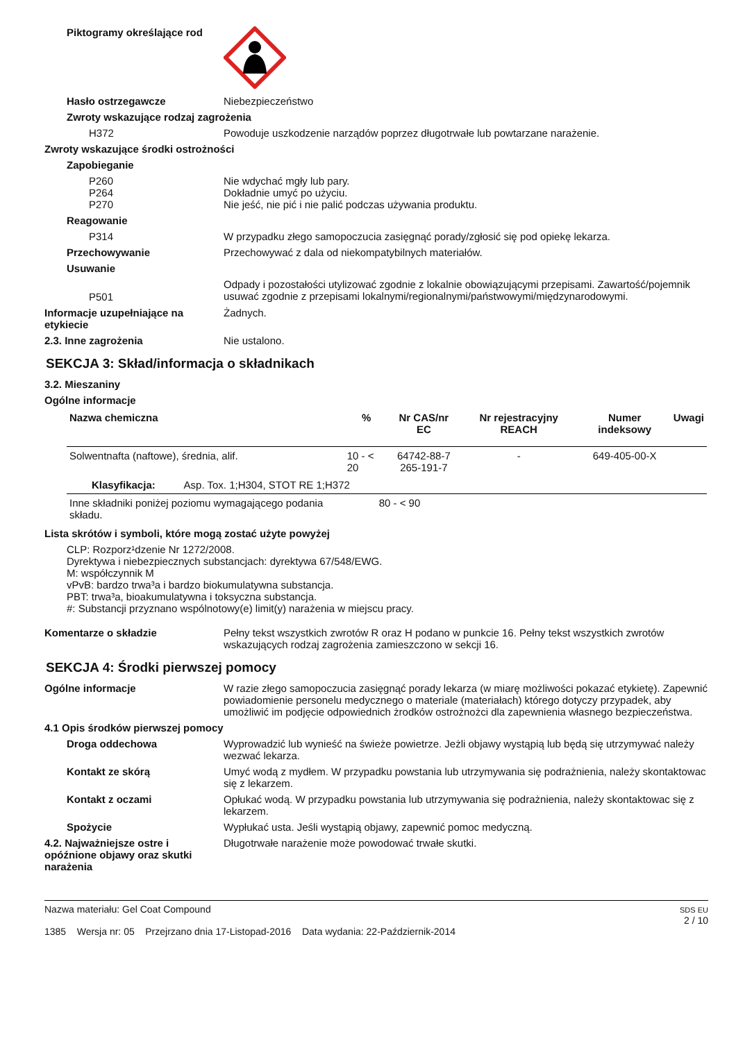Piktogramy określające rod
Hasło ostrzegawcze Niebezpieczeństwo
Zwroty wskazujące rodzaj zagrożenia
H372 Powoduje uszkodzenie narządów poprzez długotrwałe lub powtarzane narażenie.
Zwroty wskazujące środki ostrożności
Zapobieganie
P260 Nie wdychać mgły lub pary.
P264 Dokładnie umyć po użyciu.
P270 Nie jeść, nie pić i nie palić podczas używania produktu.
Reagowanie
P314 W przypadku złego samopoczucia zasięgnąć porady/zgłosić się pod opiekę lekarza.
Przechowywanie Przechowywać z dala od niekompatybilnych materiałów.
Usuwanie
P501
Odpady i pozostałości utylizować zgodnie z lokalnie obowiązującymi przepisami. Zawartość/pojemnik usuwać zgodnie z przepisami lokalnymi/regionalnymi/państwowymi/międzynarodowymi.
Informacje uzupełniające na etykiecie
Żadnych.
2.3. Inne zagrożenia Nie ustalono.
SEKCJA 3: Skład/informacja o składnikach
3.2. Mieszaniny
Ogólne informacje
| Nazwa chemiczna | % | Nr CAS/nr EC | Nr rejestracyjny REACH | Numer indeksowy | Uwagi |
| --- | --- | --- | --- | --- | --- |
| Solwentnafta (naftowe), średnia, alif. | 10 - < 20 | 64742-88-7 265-191-7 | - | 649-405-00-X | |
| Klasyfikacja: Asp. Tox. 1;H304, STOT RE 1;H372 | | | | | |
| Inne składniki poniżej poziomu wymagającego podania składu. | 80 - < 90 | | | | |
Lista skrótów i symboli, które mogą zostać użyte powyżej
CLP: Rozporz¹dzenie Nr 1272/2008.
Dyrektywa i niebezpiecznych substancjach: dyrektywa 67/548/EWG.
M: współczynnik M
vPvB: bardzo trwa³a i bardzo biokumulatywna substancja.
PBT: trwa³a, bioakumulatywna i toksyczna substancja.
#: Substancji przyznano wspólnotowy(e) limit(y) narażenia w miejscu pracy.
Komentarze o składzie Pełny tekst wszystkich zwrotów R oraz H podano w punkcie 16. Pełny tekst wszystkich zwrotów wskazujących rodzaj zagrożenia zamieszczono w sekcji 16.
SEKCJA 4: Środki pierwszej pomocy
Ogólne informacje W razie złego samopoczucia zasięgnąć porady lekarza (w miarę możliwości pokazać etykietę). Zapewnić powiadomienie personelu medycznego o materiale (materiałach) którego dotyczy przypadek, aby umożliwić im podjęcie odpowiednich żrodków ostrożnożci dla zapewnienia własnego bezpieczeństwa.
4.1 Opis środków pierwszej pomocy
Droga oddechowa Wyprowadzić lub wynieść na świeże powietrze. Jeżli objawy wystąpią lub będą się utrzymywać należy wezwać lekarza.
Kontakt ze skórą Umyć wodą z mydłem. W przypadku powstania lub utrzymywania się podrażnienia, należy skontaktowac się z lekarzem.
Kontakt z oczami Opłukać wodą. W przypadku powstania lub utrzymywania się podrażnienia, należy skontaktowac się z lekarzem.
Spożycie Wypłukać usta. Jeśli wystąpią objawy, zapewnić pomoc medyczną.
4.2. Najważniejsze ostre i opóźnione objawy oraz skutki narażenia
Długotrwałe narażenie może powodować trwałe skutki.
Nazwa materiału: Gel Coat Compound
1385 Wersja nr: 05 Przejrzano dnia 17-Listopad-2016 Data wydania: 22-Październik-2014
SDS EU
2 / 10